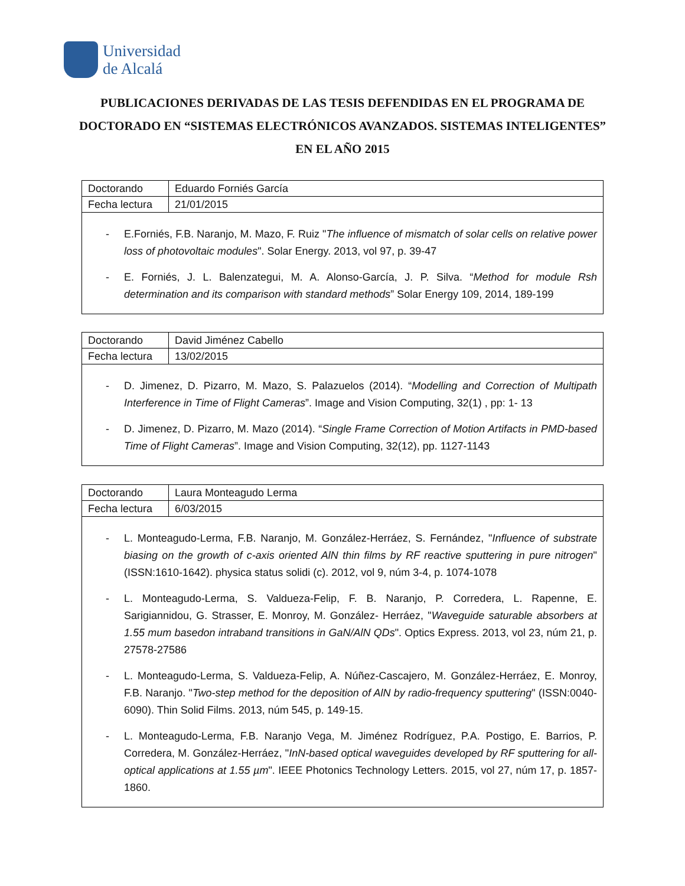Universidad
de Alcalá
PUBLICACIONES DERIVADAS DE LAS TESIS DEFENDIDAS EN EL PROGRAMA DE DOCTORADO EN “SISTEMAS ELECTRÓNICOS AVANZADOS. SISTEMAS INTELIGENTES” EN EL AÑO 2015
| Doctorando | Eduardo Forniés García |
| Fecha lectura | 21/01/2015 |
- E.Forniés, F.B. Naranjo, M. Mazo, F. Ruiz "The influence of mismatch of solar cells on relative power loss of photovoltaic modules". Solar Energy. 2013, vol 97, p. 39-47
- E. Forniés, J. L. Balenzategui, M. A. Alonso-García, J. P. Silva. “Method for module Rsh determination and its comparison with standard methods” Solar Energy 109, 2014, 189-199
| Doctorando | David Jiménez Cabello |
| Fecha lectura | 13/02/2015 |
- D. Jimenez, D. Pizarro, M. Mazo, S. Palazuelos (2014). “Modelling and Correction of Multipath Interference in Time of Flight Cameras”. Image and Vision Computing, 32(1) , pp: 1- 13
- D. Jimenez, D. Pizarro, M. Mazo (2014). “Single Frame Correction of Motion Artifacts in PMD-based Time of Flight Cameras”. Image and Vision Computing, 32(12), pp. 1127-1143
| Doctorando | Laura Monteagudo Lerma |
| Fecha lectura | 6/03/2015 |
- L. Monteagudo-Lerma, F.B. Naranjo, M. González-Herráez, S. Fernández, "Influence of substrate biasing on the growth of c-axis oriented AlN thin films by RF reactive sputtering in pure nitrogen" (ISSN:1610-1642). physica status solidi (c). 2012, vol 9, núm 3-4, p. 1074-1078
- L. Monteagudo-Lerma, S. Valdueza-Felip, F. B. Naranjo, P. Corredera, L. Rapenne, E. Sarigiannidou, G. Strasser, E. Monroy, M. González- Herráez, "Waveguide saturable absorbers at 1.55 mum basedon intraband transitions in GaN/AlN QDs". Optics Express. 2013, vol 23, núm 21, p. 27578-27586
- L. Monteagudo-Lerma, S. Valdueza-Felip, A. Núñez-Cascajero, M. González-Herráez, E. Monroy, F.B. Naranjo. "Two-step method for the deposition of AlN by radio-frequency sputtering" (ISSN:0040-6090). Thin Solid Films. 2013, núm 545, p. 149-15.
- L. Monteagudo-Lerma, F.B. Naranjo Vega, M. Jiménez Rodríguez, P.A. Postigo, E. Barrios, P. Corredera, M. González-Herráez, "InN-based optical waveguides developed by RF sputtering for all-optical applications at 1.55 µm". IEEE Photonics Technology Letters. 2015, vol 27, núm 17, p. 1857-1860.